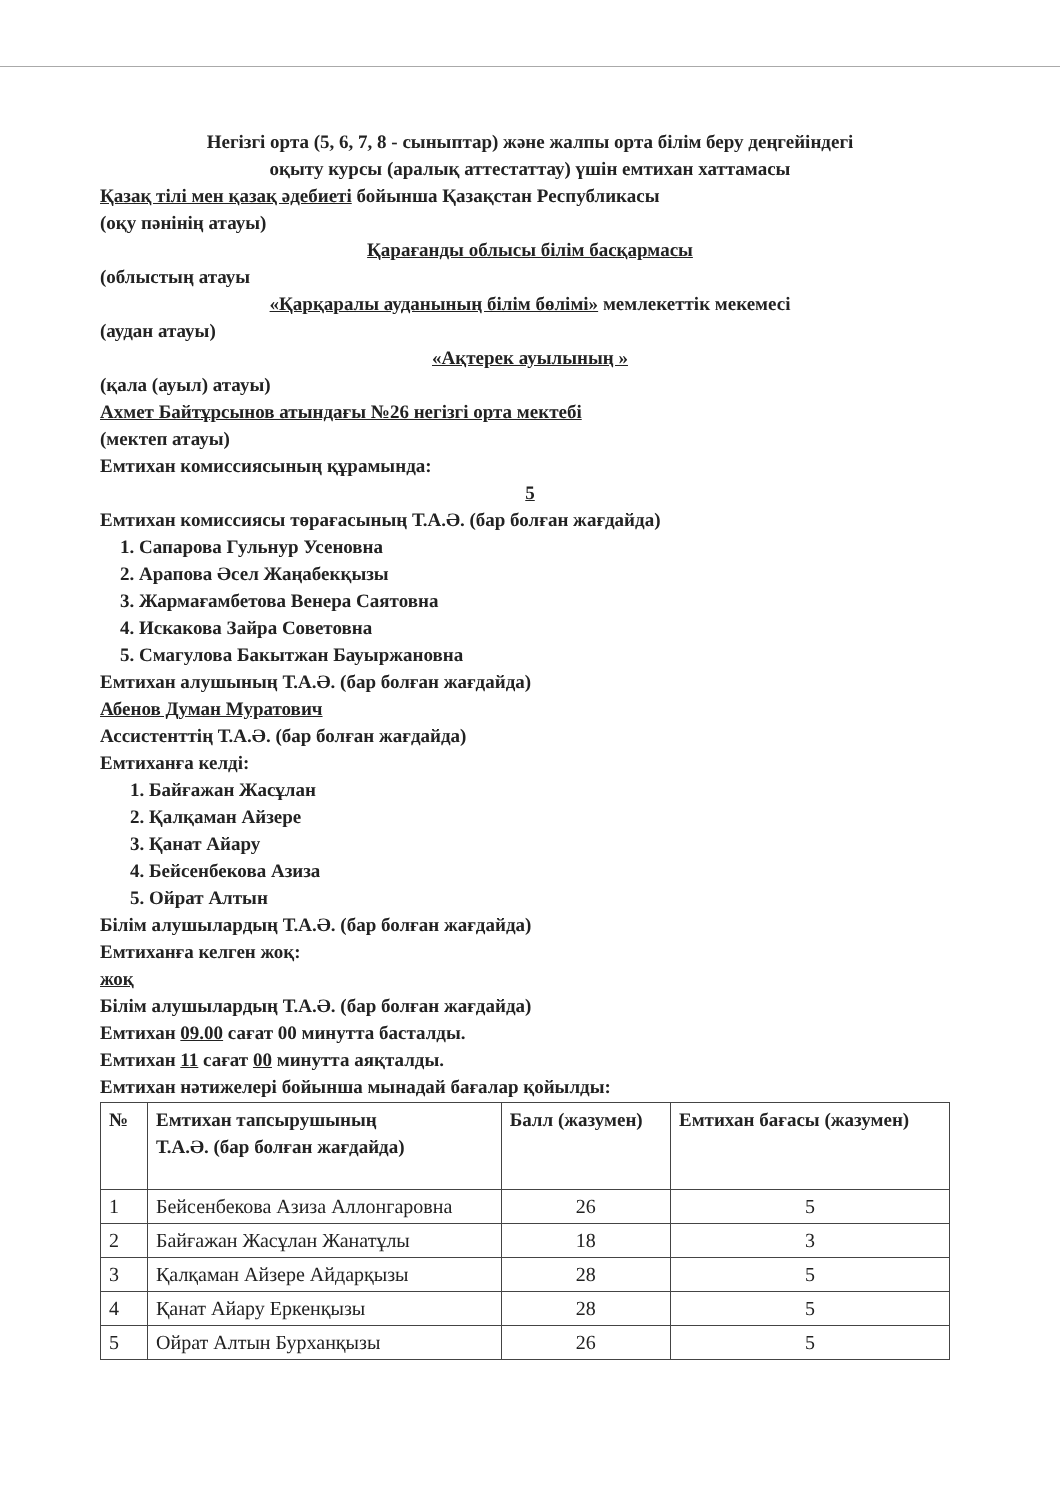Негізгі орта (5, 6, 7, 8 - сыныптар) және жалпы орта білім беру деңгейіндегі
оқыту курсы (аралық аттестаттау) үшін емтихан хаттамасы
Қазақ тілі мен қазақ әдебиеті бойынша Қазақстан Республикасы
(оқу пәнінің атауы)
Қарағанды облысы білім басқармасы
(облыстың атауы
«Қарқаралы ауданының білім бөлімі» мемлекеттік мекемесі
(аудан атауы)
«Ақтерек ауылының »
(қала (ауыл) атауы)
Ахмет Байтұрсынов атындағы №26 негізгі орта мектебі
(мектеп атауы)
Емтихан комиссиясының құрамында:
5
Емтихан комиссиясы төрағасының Т.А.Ә. (бар болған жағдайда)
1. Сапарова Гульнур Усеновна
2. Арапова Әсел Жаңабекқызы
3. Жармағамбетова Венера Саятовна
4. Искакова Зайра Советовна
5. Смагулова Бакытжан Бауыржановна
Емтихан алушының Т.А.Ә. (бар болған жағдайда)
Абенов Думан Муратович
Ассистенттің Т.А.Ә. (бар болған жағдайда)
Емтиханға келді:
1. Байғажан Жасұлан
2. Қалқаман Айзере
3. Қанат Айару
4. Бейсенбекова Азиза
5. Ойрат Алтын
Білім алушылардың Т.А.Ә. (бар болған жағдайда)
Емтиханға келген жоқ:
жоқ
Білім алушылардың Т.А.Ә. (бар болған жағдайда)
Емтихан 09.00 сағат 00 минутта басталды.
Емтихан 11 сағат 00 минутта аяқталды.
Емтихан нәтижелері бойынша мынадай бағалар қойылды:
| № | Емтихан тапсырушының Т.А.Ә. (бар болған жағдайда) | Балл (жазумен) | Емтихан бағасы (жазумен) |
| --- | --- | --- | --- |
| 1 | Бейсенбекова Азиза Аллонгаровна | 26 | 5 |
| 2 | Байғажан Жасұлан Жанатұлы | 18 | 3 |
| 3 | Қалқаман Айзере Айдарқызы | 28 | 5 |
| 4 | Қанат Айару Еркенқызы | 28 | 5 |
| 5 | Ойрат Алтын Бурханқызы | 26 | 5 |